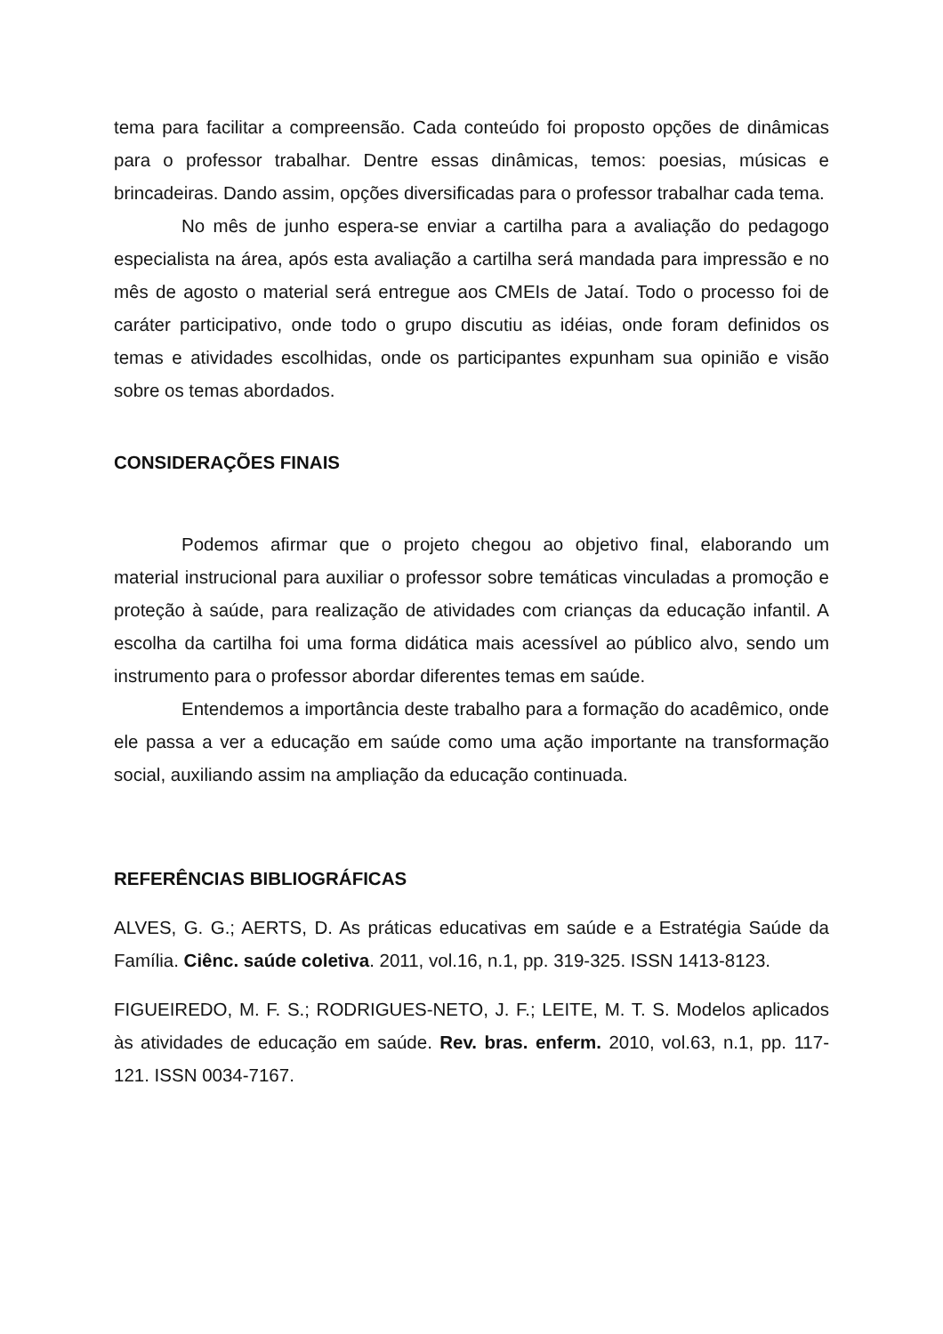tema para facilitar a compreensão. Cada conteúdo foi proposto opções de dinâmicas para o professor trabalhar. Dentre essas dinâmicas, temos: poesias, músicas e brincadeiras. Dando assim, opções diversificadas para o professor trabalhar cada tema.
No mês de junho espera-se enviar a cartilha para a avaliação do pedagogo especialista na área, após esta avaliação a cartilha será mandada para impressão e no mês de agosto o material será entregue aos CMEIs de Jataí. Todo o processo foi de caráter participativo, onde todo o grupo discutiu as idéias, onde foram definidos os temas e atividades escolhidas, onde os participantes expunham sua opinião e visão sobre os temas abordados.
CONSIDERAÇÕES FINAIS
Podemos afirmar que o projeto chegou ao objetivo final, elaborando um material instrucional para auxiliar o professor sobre temáticas vinculadas a promoção e proteção à saúde, para realização de atividades com crianças da educação infantil. A escolha da cartilha foi uma forma didática mais acessível ao público alvo, sendo um instrumento para o professor abordar diferentes temas em saúde.
Entendemos a importância deste trabalho para a formação do acadêmico, onde ele passa a ver a educação em saúde como uma ação importante na transformação social, auxiliando assim na ampliação da educação continuada.
REFERÊNCIAS BIBLIOGRÁFICAS
ALVES, G. G.; AERTS, D. As práticas educativas em saúde e a Estratégia Saúde da Família. Ciênc. saúde coletiva. 2011, vol.16, n.1, pp. 319-325. ISSN 1413-8123.
FIGUEIREDO, M. F. S.; RODRIGUES-NETO, J. F.; LEITE, M. T. S. Modelos aplicados às atividades de educação em saúde. Rev. bras. enferm. 2010, vol.63, n.1, pp. 117-121. ISSN 0034-7167.